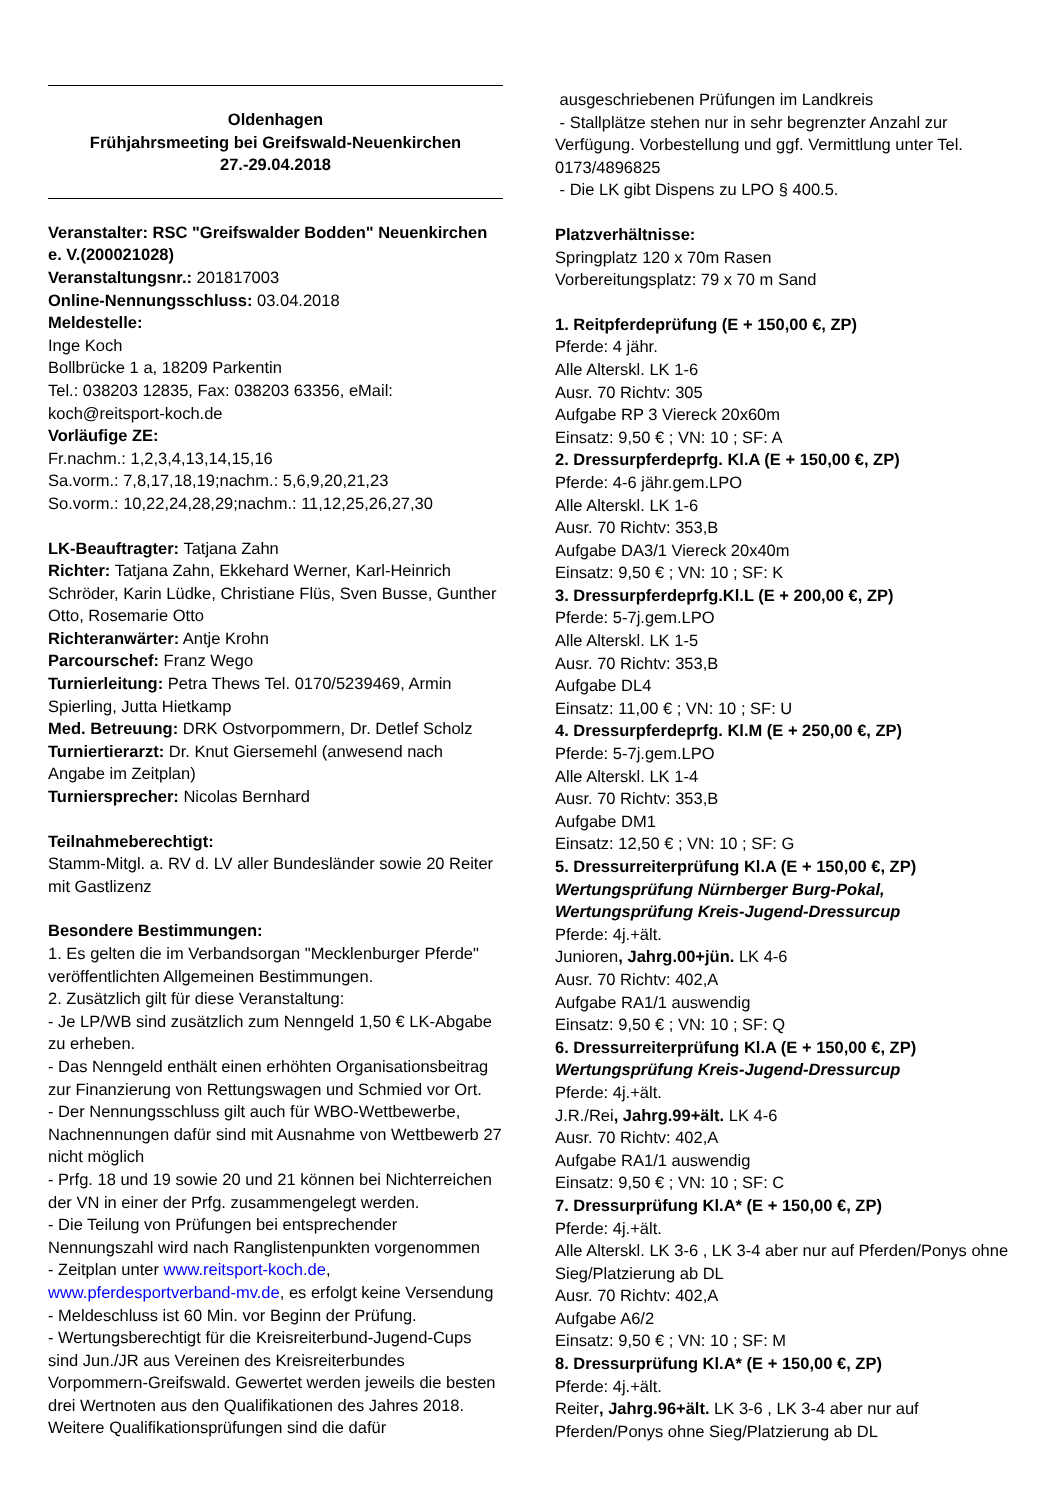Oldenhagen
Frühjahrsmeeting bei Greifswald-Neuenkirchen
27.-29.04.2018
Veranstalter: RSC "Greifswalder Bodden" Neuenkirchen e. V.(200021028)
Veranstaltungsnr.: 201817003
Online-Nennungsschluss: 03.04.2018
Meldestelle:
Inge Koch
Bollbrücke 1 a, 18209 Parkentin
Tel.: 038203 12835, Fax: 038203 63356, eMail: koch@reitsport-koch.de
Vorläufige ZE:
Fr.nachm.: 1,2,3,4,13,14,15,16
Sa.vorm.: 7,8,17,18,19;nachm.: 5,6,9,20,21,23
So.vorm.: 10,22,24,28,29;nachm.: 11,12,25,26,27,30
LK-Beauftragter: Tatjana Zahn
Richter: Tatjana Zahn, Ekkehard Werner, Karl-Heinrich Schröder, Karin Lüdke, Christiane Flüs, Sven Busse, Gunther Otto, Rosemarie Otto
Richteranwärter: Antje Krohn
Parcourschef: Franz Wego
Turnierleitung: Petra Thews Tel. 0170/5239469, Armin Spierling, Jutta Hietkamp
Med. Betreuung: DRK Ostvorpommern, Dr. Detlef Scholz
Turniertierarzt: Dr. Knut Giersemehl (anwesend nach Angabe im Zeitplan)
Turniersprecher: Nicolas Bernhard
Teilnahmeberechtigt:
Stamm-Mitgl. a. RV d. LV aller Bundesländer sowie 20 Reiter mit Gastlizenz
Besondere Bestimmungen:
1. Es gelten die im Verbandsorgan "Mecklenburger Pferde" veröffentlichten Allgemeinen Bestimmungen.
2. Zusätzlich gilt für diese Veranstaltung:
- Je LP/WB sind zusätzlich zum Nenngeld 1,50 € LK-Abgabe zu erheben.
- Das Nenngeld enthält einen erhöhten Organisationsbeitrag zur Finanzierung von Rettungswagen und Schmied vor Ort.
- Der Nennungsschluss gilt auch für WBO-Wettbewerbe, Nachnennungen dafür sind mit Ausnahme von Wettbewerb 27 nicht möglich
- Prfg. 18 und 19 sowie 20 und 21 können bei Nichterreichen der VN in einer der Prfg. zusammengelegt werden.
- Die Teilung von Prüfungen bei entsprechender Nennungszahl wird nach Ranglistenpunkten vorgenommen
- Zeitplan unter www.reitsport-koch.de, www.pferdesportverband-mv.de, es erfolgt keine Versendung
- Meldeschluss ist 60 Min. vor Beginn der Prüfung.
- Wertungsberechtigt für die Kreisreiterbund-Jugend-Cups sind Jun./JR aus Vereinen des Kreisreiterbundes Vorpommern-Greifswald. Gewertet werden jeweils die besten drei Wertnoten aus den Qualifikationen des Jahres 2018. Weitere Qualifikationsprüfungen sind die dafür
ausgeschriebenen Prüfungen im Landkreis
- Stallplätze stehen nur in sehr begrenzter Anzahl zur Verfügung. Vorbestellung und ggf. Vermittlung unter Tel. 0173/4896825
- Die LK gibt Dispens zu LPO § 400.5.
Platzverhältnisse:
Springplatz 120 x 70m Rasen
Vorbereitungsplatz: 79 x 70 m Sand
1. Reitpferdeprüfung (E + 150,00 €, ZP)
Pferde: 4 jähr.
Alle Alterskl. LK 1-6
Ausr. 70 Richtv: 305
Aufgabe RP 3 Viereck 20x60m
Einsatz: 9,50 € ; VN: 10 ; SF: A
2. Dressurpferdeprfg. Kl.A (E + 150,00 €, ZP)
Pferde: 4-6 jähr.gem.LPO
Alle Alterskl. LK 1-6
Ausr. 70 Richtv: 353,B
Aufgabe DA3/1 Viereck 20x40m
Einsatz: 9,50 € ; VN: 10 ; SF: K
3. Dressurpferdeprfg.Kl.L (E + 200,00 €, ZP)
Pferde: 5-7j.gem.LPO
Alle Alterskl. LK 1-5
Ausr. 70 Richtv: 353,B
Aufgabe DL4
Einsatz: 11,00 € ; VN: 10 ; SF: U
4. Dressurpferdeprfg. Kl.M (E + 250,00 €, ZP)
Pferde: 5-7j.gem.LPO
Alle Alterskl. LK 1-4
Ausr. 70 Richtv: 353,B
Aufgabe DM1
Einsatz: 12,50 € ; VN: 10 ; SF: G
5. Dressurreiterprüfung Kl.A (E + 150,00 €, ZP)
Wertungsprüfung Nürnberger Burg-Pokal, Wertungsprüfung Kreis-Jugend-Dressurcup
Pferde: 4j.+ält.
Junioren, Jahrg.00+jün. LK 4-6
Ausr. 70 Richtv: 402,A
Aufgabe RA1/1 auswendig
Einsatz: 9,50 € ; VN: 10 ; SF: Q
6. Dressurreiterprüfung Kl.A (E + 150,00 €, ZP)
Wertungsprüfung Kreis-Jugend-Dressurcup
Pferde: 4j.+ält.
J.R./Rei, Jahrg.99+ält. LK 4-6
Ausr. 70 Richtv: 402,A
Aufgabe RA1/1 auswendig
Einsatz: 9,50 € ; VN: 10 ; SF: C
7. Dressurprüfung Kl.A* (E + 150,00 €, ZP)
Pferde: 4j.+ält.
Alle Alterskl. LK 3-6 , LK 3-4 aber nur auf Pferden/Ponys ohne Sieg/Platzierung ab DL
Ausr. 70 Richtv: 402,A
Aufgabe A6/2
Einsatz: 9,50 € ; VN: 10 ; SF: M
8. Dressurprüfung Kl.A* (E + 150,00 €, ZP)
Pferde: 4j.+ält.
Reiter, Jahrg.96+ält. LK 3-6 , LK 3-4 aber nur auf Pferden/Ponys ohne Sieg/Platzierung ab DL